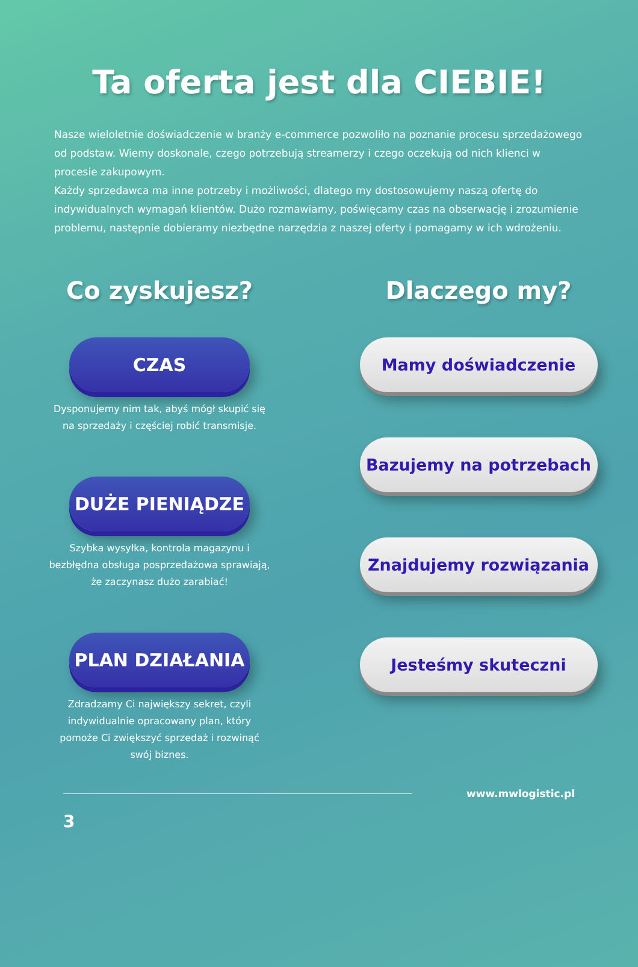Ta oferta jest dla CIEBIE!
Nasze wieloletnie doświadczenie w branży e-commerce pozwoliło na poznanie procesu sprzedażowego od podstaw. Wiemy doskonale, czego potrzebują streamerzy i czego oczekują od nich klienci w procesie zakupowym.
Każdy sprzedawca ma inne potrzeby i możliwości, dlatego my dostosowujemy naszą ofertę do indywidualnych wymagań klientów. Dużo rozmawiamy, poświęcamy czas na obserwację i zrozumienie problemu, następnie dobieramy niezbędne narzędzia z naszej oferty i pomagamy w ich wdrożeniu.
Co zyskujesz?
CZAS
Dysponujemy nim tak, abyś mógł skupić się na sprzedaży i częściej robić transmisje.
DUŻE PIENIĄDZE
Szybka wysyłka, kontrola magazynu i bezbłędna obsługa posprzedażowa sprawiają, że zaczynasz dużo zarabiać!
PLAN DZIAŁANIA
Zdradzamy Ci największy sekret, czyli indywidualnie opracowany plan, który pomoże Ci zwiększyć sprzedaż i rozwinąć swój biznes.
Dlaczego my?
Mamy doświadczenie
Bazujemy na potrzebach
Znajdujemy rozwiązania
Jesteśmy skuteczni
www.mwlogistic.pl
3